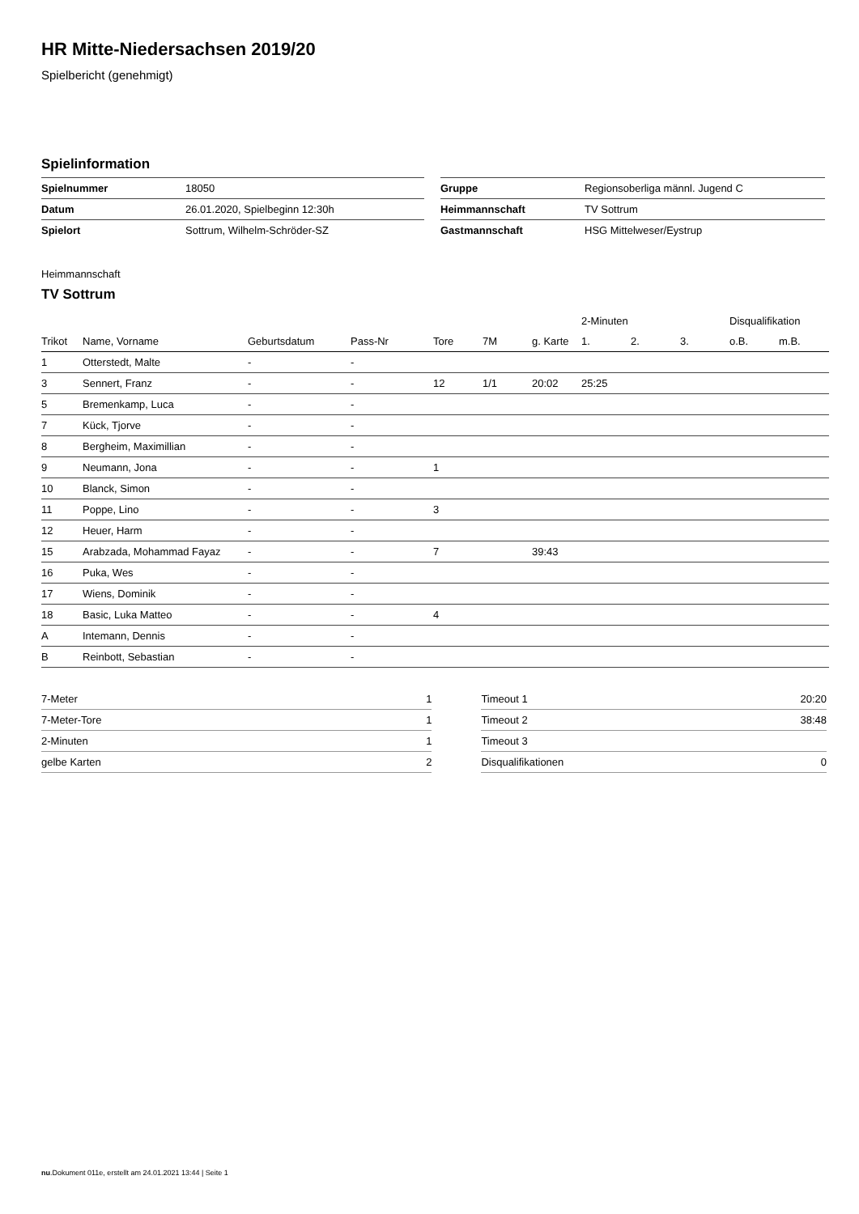HR Mitte-Niedersachsen 2019/20
Spielbericht (genehmigt)
Spielinformation
| Spielnummer | 18050 |
| Datum | 26.01.2020, Spielbeginn 12:30h |
| Spielort | Sottrum, Wilhelm-Schröder-SZ |
| Gruppe | Regionsoberliga männl. Jugend C |
| Heimmannschaft | TV Sottrum |
| Gastmannschaft | HSG Mittelweser/Eystrup |
Heimmannschaft
TV Sottrum
| | | | | | | | 2-Minuten | | | Disqualifikation | |
| --- | --- | --- | --- | --- | --- | --- | --- | --- | --- | --- | --- |
| Trikot | Name, Vorname | Geburtsdatum | Pass-Nr | Tore | 7M | g. Karte | 1. | 2. | 3. | o.B. | m.B. |
| 1 | Otterstedt, Malte | - | - | | | | | | | | |
| 3 | Sennert, Franz | - | - | 12 | 1/1 | 20:02 | 25:25 | | | | |
| 5 | Bremenkamp, Luca | - | - | | | | | | | | |
| 7 | Kück, Tjorve | - | - | | | | | | | | |
| 8 | Bergheim, Maximillian | - | - | | | | | | | | |
| 9 | Neumann, Jona | - | - | 1 | | | | | | | |
| 10 | Blanck, Simon | - | - | | | | | | | | |
| 11 | Poppe, Lino | - | - | 3 | | | | | | | |
| 12 | Heuer, Harm | - | - | | | | | | | | |
| 15 | Arabzada, Mohammad Fayaz | - | - | 7 | | 39:43 | | | | | |
| 16 | Puka, Wes | - | - | | | | | | | | |
| 17 | Wiens, Dominik | - | - | | | | | | | | |
| 18 | Basic, Luka Matteo | - | - | 4 | | | | | | | |
| A | Intemann, Dennis | - | - | | | | | | | | |
| B | Reinbott, Sebastian | - | - | | | | | | | | |
| 7-Meter | 1 |
| 7-Meter-Tore | 1 |
| 2-Minuten | 1 |
| gelbe Karten | 2 |
| Timeout 1 | 20:20 |
| Timeout 2 | 38:48 |
| Timeout 3 | |
| Disqualifikationen | 0 |
nu.Dokument 011e, erstellt am 24.01.2021 13:44 | Seite 1